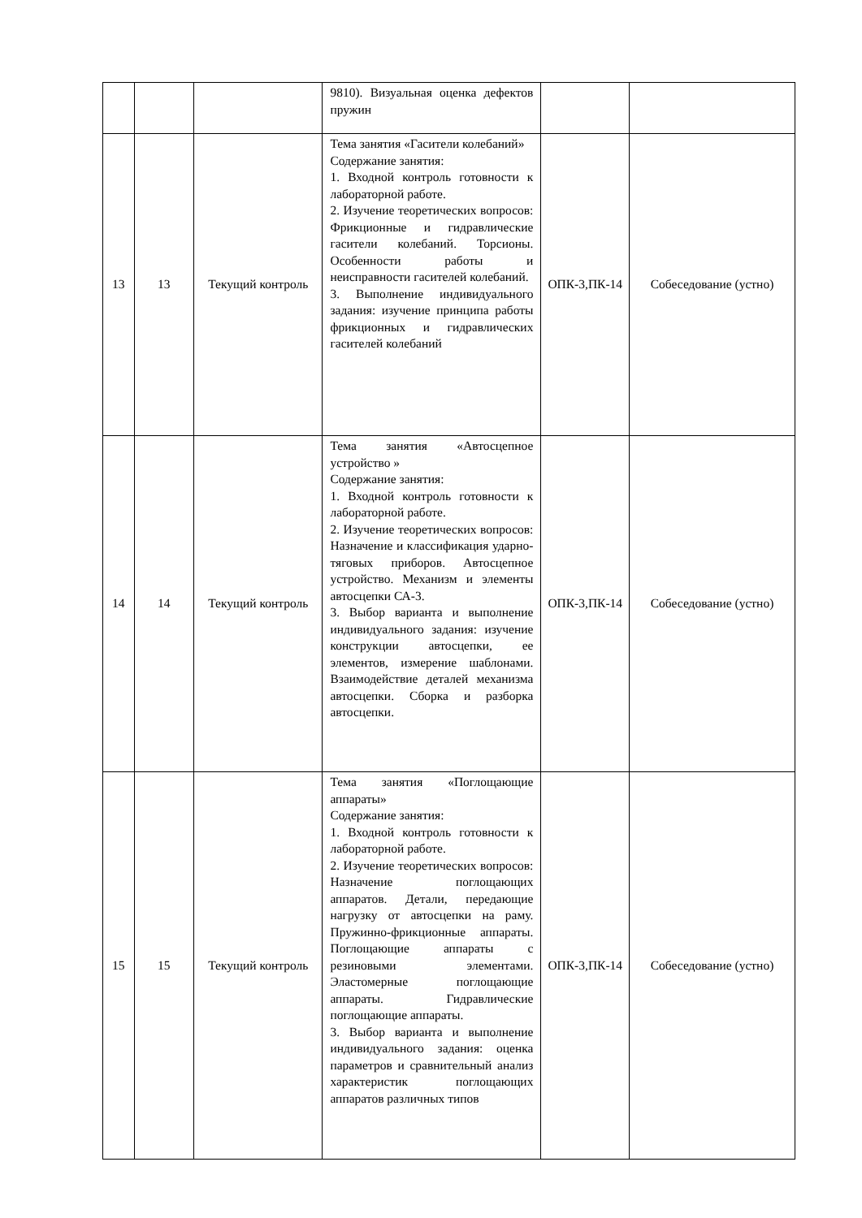| | | | 9810). Визуальная оценка дефектов пружин | | |
| 13 | 13 | Текущий контроль | Тема занятия «Гасители колебаний» Содержание занятия: 1. Входной контроль готовности к лабораторной работе. 2. Изучение теоретических вопросов: Фрикционные и гидравлические гасители колебаний. Торсионы. Особенности работы и неисправности гасителей колебаний. 3. Выполнение индивидуального задания: изучение принципа работы фрикционных и гидравлических гасителей колебаний | ОПК-3,ПК-14 | Собеседование (устно) |
| 14 | 14 | Текущий контроль | Тема занятия «Автосцепное устройство » Содержание занятия: 1. Входной контроль готовности к лабораторной работе. 2. Изучение теоретических вопросов: Назначение и классификация ударно- тяговых приборов. Автосцепное устройство. Механизм и элементы автосцепки СА-3. 3. Выбор варианта и выполнение индивидуального задания: изучение конструкции автосцепки, ее элементов, измерение шаблонами. Взаимодействие деталей механизма автосцепки. Сборка и разборка автосцепки. | ОПК-3,ПК-14 | Собеседование (устно) |
| 15 | 15 | Текущий контроль | Тема занятия «Поглощающие аппараты» Содержание занятия: 1. Входной контроль готовности к лабораторной работе. 2. Изучение теоретических вопросов: Назначение поглощающих аппаратов. Детали, передающие нагрузку от автосцепки на раму. Пружинно-фрикционные аппараты. Поглощающие аппараты с резиновыми элементами. Эластомерные поглощающие аппараты. Гидравлические поглощающие аппараты. 3. Выбор варианта и выполнение индивидуального задания: оценка параметров и сравнительный анализ характеристик поглощающих аппаратов различных типов | ОПК-3,ПК-14 | Собеседование (устно) |